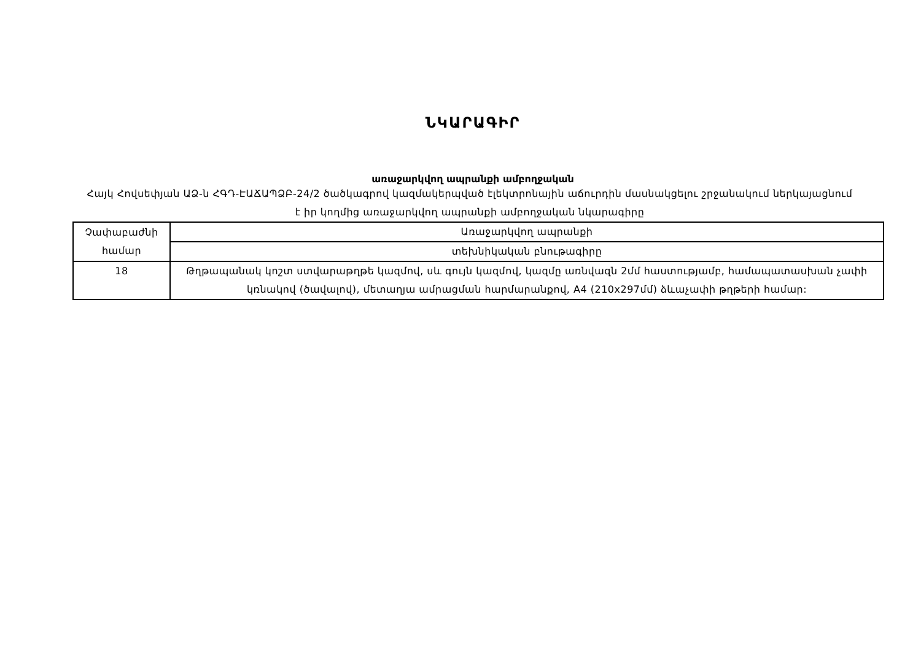ՆԿԱՐԱԳԻՐ
առաջարկվող ապրանքի ամբողջական
Հայկ Հովսեփյան ԱՁ-ն ՀԳԴ-ԷԱՃԱՊՁԲ-24/2 ծածկագրով կազմակերպված էլեկտրոնային աճուրդին մասնակցելու շրջանակում ներկայացնում է իր կողմից առաջարկվող ապրանքի ամբողջական նկարագիրը
| Չափաբաժնի համար | Առաջարկվող ապրանքի |
| | տեխնիկական բնութագիրը |
| 18 | Թղթապանակ կոշտ ստվարաթղթե կազմով, սև գույն կազմով, կազմը առնվազն 2մմ հաստությամբ, համապատասխան չափի կռնակով (ծավալով), մետաղյա ամրացման հարմարանքով, A4 (210x297մմ) ձևաչափի թղթերի համար: |